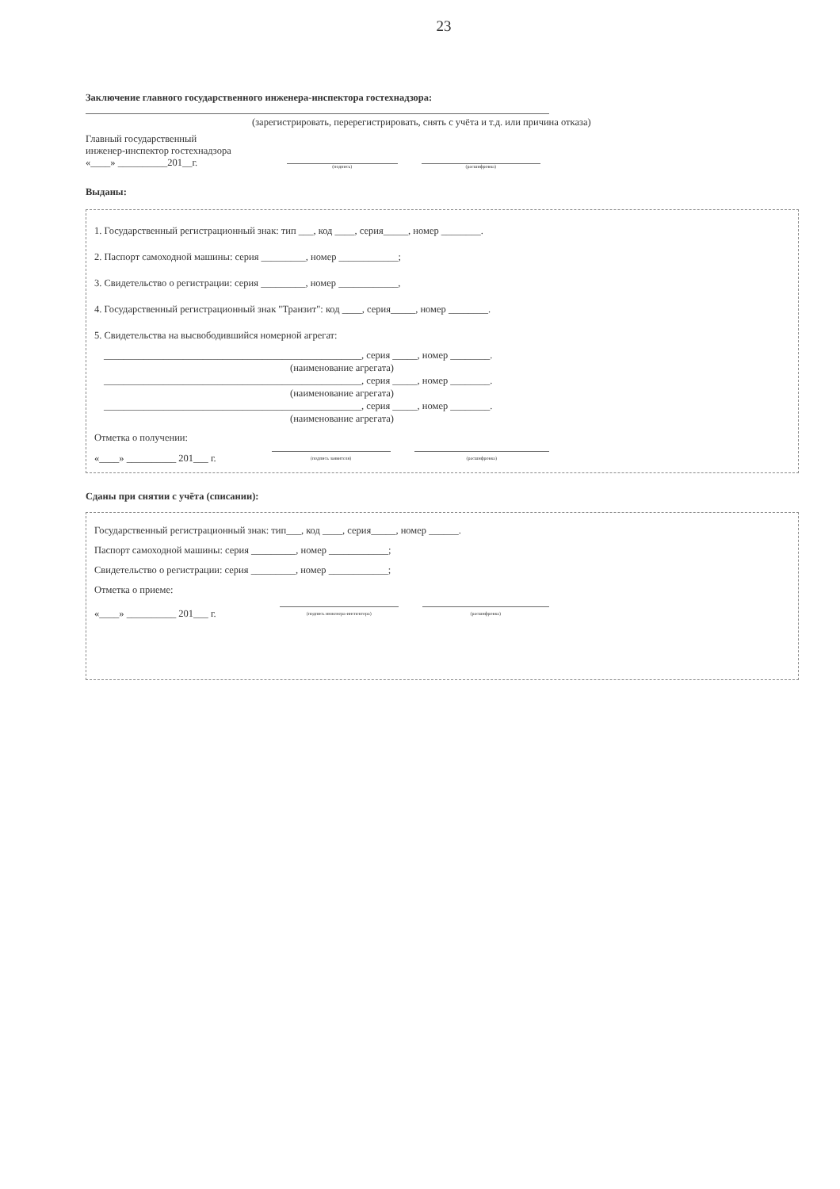23
Заключение главного государственного инженера-инспектора гостехнадзора:
(зарегистрировать, перерегистрировать, снять с учёта и т.д. или причина отказа)
Главный государственный
инженер-инспектор гостехнадзора
«____» __________201__г.
(подпись) (расшифровка)
Выданы:
1. Государственный регистрационный знак: тип ___, код ____, серия_____, номер ________.
2. Паспорт самоходной машины: серия _________, номер ____________;
3. Свидетельство о регистрации: серия _________, номер ____________,
4. Государственный регистрационный знак "Транзит": код ____, серия_____, номер ________.
5. Свидетельства на высвободившийся номерной агрегат:
____________________________________________________, серия _____, номер ________.
(наименование агрегата)
____________________________________________________, серия _____, номер ________.
(наименование агрегата)
____________________________________________________, серия _____, номер ________.
(наименование агрегата)
Отметка о получении:
«____» __________ 201___ г. (подпись заявителя) (расшифровка)
Сданы при снятии с учёта (списании):
Государственный регистрационный знак: тип___, код ____, серия_____, номер ______.
Паспорт самоходной машины: серия _________, номер ____________;
Свидетельство о регистрации: серия _________, номер ____________;
Отметка о приеме:
«____» __________ 201___ г. (подпись инженера-инспектора) (расшифровка)